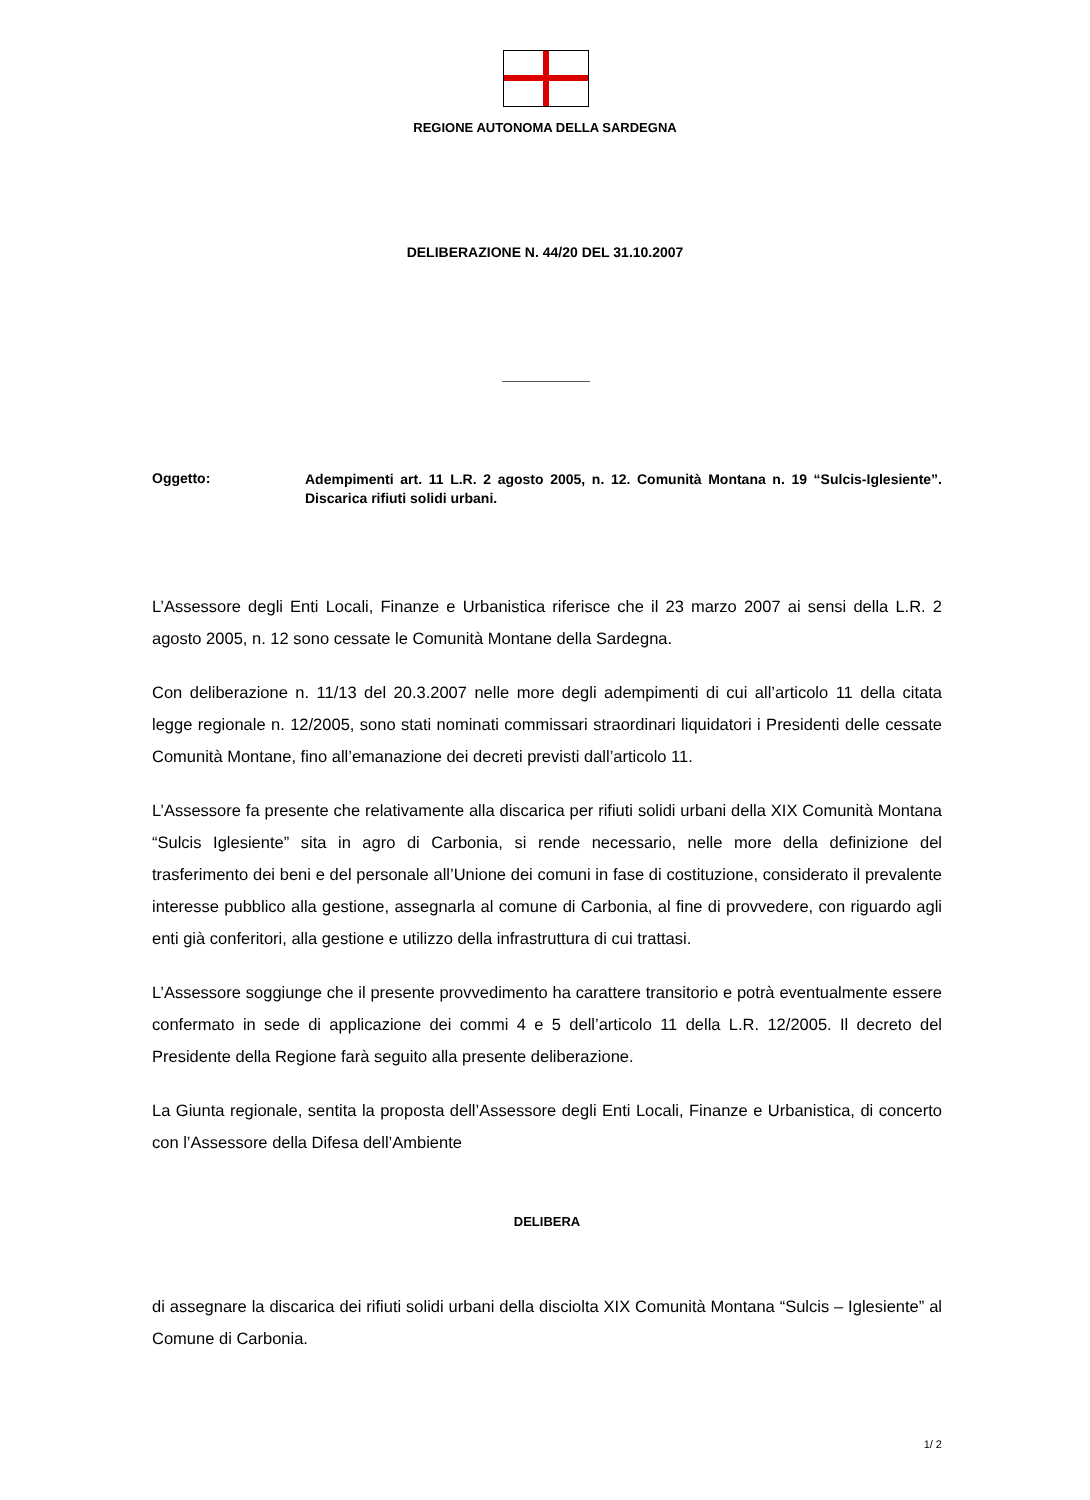REGIONE AUTONOMA DELLA SARDEGNA
DELIBERAZIONE N. 44/20 DEL 31.10.2007
Oggetto:
Adempimenti art. 11 L.R. 2 agosto 2005, n. 12. Comunità Montana n. 19 “Sulcis-Iglesiente”. Discarica rifiuti solidi urbani.
L’Assessore degli Enti Locali, Finanze e Urbanistica riferisce che il 23 marzo 2007 ai sensi della L.R. 2 agosto 2005, n. 12 sono cessate le Comunità Montane della Sardegna.
Con deliberazione n. 11/13 del 20.3.2007 nelle more degli adempimenti di cui all’articolo 11 della citata legge regionale n. 12/2005, sono stati nominati commissari straordinari liquidatori i Presidenti delle cessate Comunità Montane, fino all’emanazione dei decreti previsti dall’articolo 11.
L’Assessore fa presente che relativamente alla discarica per rifiuti solidi urbani della XIX Comunità Montana “Sulcis Iglesiente” sita in agro di Carbonia, si rende necessario, nelle more della definizione del trasferimento dei beni e del personale all’Unione dei comuni in fase di costituzione, considerato il prevalente interesse pubblico alla gestione, assegnarla al comune di Carbonia, al fine di provvedere, con riguardo agli enti già conferitori, alla gestione e utilizzo della infrastruttura di cui trattasi.
L’Assessore soggiunge che il presente provvedimento ha carattere transitorio e potrà eventualmente essere confermato in sede di applicazione dei commi 4 e 5 dell’articolo 11 della L.R. 12/2005. Il decreto del Presidente della Regione farà seguito alla presente deliberazione.
La Giunta regionale, sentita la proposta dell’Assessore degli Enti Locali, Finanze e Urbanistica, di concerto con l’Assessore della Difesa dell’Ambiente
DELIBERA
di assegnare la discarica dei rifiuti solidi urbani della disciolta XIX Comunità Montana “Sulcis – Iglesiente” al Comune di Carbonia.
1/ 2